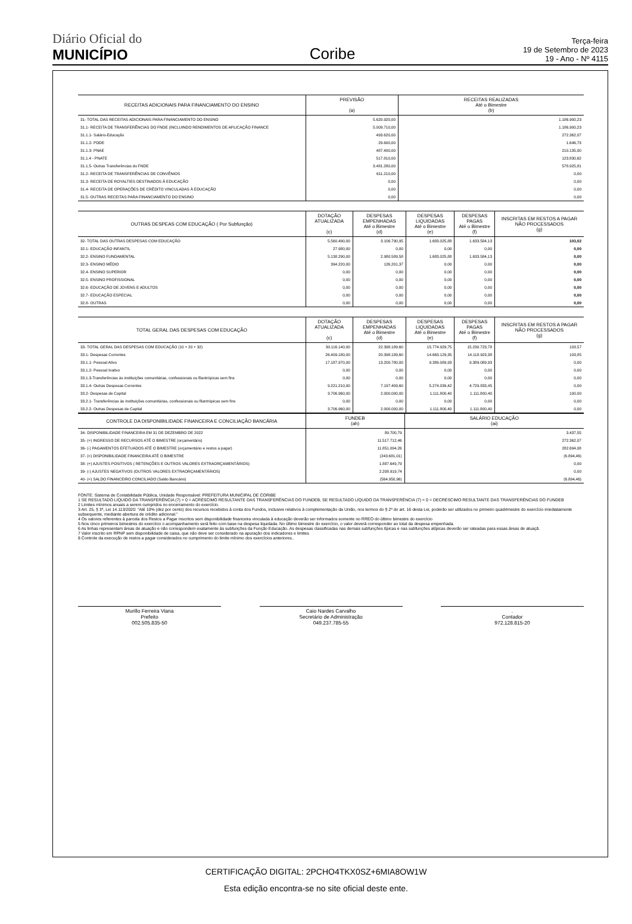Diário Oficial do
MUNICÍPIO
Coribe
Terça-feira
19 de Setembro de 2023
19 - Ano - Nº 4115
| RECEITAS ADICIONAIS PARA FINANCIAMENTO DO ENSINO | PREVISÃO (a) | RECEITAS REALIZADAS Até o Bimestre (b) |
| --- | --- | --- |
| 31- TOTAL DAS RECEITAS ADICIONAIS PARA FINANCIAMENTO DO ENSINO | 5.620.920,00 | 1.186.900,23 |
| 31.1- RECEITA DE TRANSFERÊNCIAS DO FNDE (INCLUINDO RENDIMENTOS DE APLICAÇÃO FINANCE | 5.009.710,00 | 1.186.900,23 |
| 31.1.1- Salário-Educação | 493.620,00 | 272.362,07 |
| 31.1.2- PDDE | 29.600,00 | 1.646,73 |
| 31.1.3- PNAE | 487.400,00 | 210.135,00 |
| 31.1.4 - PNATE | 517.810,00 | 123.830,62 |
| 31.1.5- Outras Transferências do FNDE | 3.481.280,00 | 578.925,81 |
| 31.2- RECEITA DE TRANSFERÊNCIAS DE CONVÊNIOS | 611.210,00 | 0,00 |
| 31.3- RECEITA DE ROYALTIES DESTINADOS À EDUCAÇÃO | 0,00 | 0,00 |
| 31.4- RECEITA DE OPERAÇÕES DE CRÉDITO VINCULADAS À EDUCAÇÃO | 0,00 | 0,00 |
| 31.5- OUTRAS RECEITAS PARA FINANCIAMENTO DO ENSINO | 0,00 | 0,00 |
| OUTRAS DESPEAS COM EDUCAÇÃO ( Por Subfunção) | DOTAÇÃO ATUALIZADA (c) | DESPESAS EMPENHADAS Até o Bimestre (d) | DESPESAS LIQUIDADAS Até o Bimestre (e) | DESPESAS PAGAS Até o Bimestre (f) | INSCRITAS EM RESTOS A PAGAR NÃO PROCESSADOS (g) |
| --- | --- | --- | --- | --- | --- |
| 32- TOTAL DAS OUTRAS DESPESAS COM EDUCAÇÃO | 5.560.490,00 | 3.106.790,95 | 1.683.025,88 | 1.633.584,13 | 103,02 |
| 32.1- EDUCAÇÃO INFANTIL | 27.980,00 | 0,00 | 0,00 | 0,00 | 0,00 |
| 32.2- ENSINO FUNDAMENTAL | 5.138.290,00 | 2.980.589,58 | 1.683.025,88 | 1.633.584,13 | 0,00 |
| 32.3- ENSINO MÉDIO | 394.220,00 | 126.201,37 | 0,00 | 0,00 | 0,00 |
| 32.4- ENSINO SUPERIOR | 0,00 | 0,00 | 0,00 | 0,00 | 0,00 |
| 32.5- ENSINO PROFISSIONAL | 0,00 | 0,00 | 0,00 | 0,00 | 0,00 |
| 32.6- EDUCAÇÃO DE JOVENS E ADULTOS | 0,00 | 0,00 | 0,00 | 0,00 | 0,00 |
| 32.7- EDUCAÇÃO ESPECIAL | 0,00 | 0,00 | 0,00 | 0,00 | 0,00 |
| 32.8- OUTRAS | 0,00 | 0,00 | 0,00 | 0,00 | 0,00 |
| TOTAL GERAL DAS DESPESAS COM EDUCAÇÃO | DOTAÇÃO ATUALIZADA (c) | DESPESAS EMPENHADAS Até o Bimestre (d) | DESPESAS LIQUIDADAS Até o Bimestre (e) | DESPESAS PAGAS Até o Bimestre (f) | INSCRITAS EM RESTOS A PAGAR NÃO PROCESSADOS (g) |
| --- | --- | --- | --- | --- | --- |
| 33- TOTAL GERAL DAS DESPESAS COM EDUCAÇÃO (10 + 20 + 32) | 30.116.140,00 | 22.398.189,60 | 15.774.929,75 | 15.230.723,78 | 103,57 |
| 33.1- Despesas Correntes | 26.409.180,00 | 20.398.189,60 | 14.663.129,35 | 14.118.923,38 | 103,85 |
| 33.1.1- Pessoal Ativo | 17.187.970,00 | 13.200.780,00 | 9.389.089,93 | 9.389.089,93 | 0,00 |
| 33.1.2- Pessoal Inativo | 0,00 | 0,00 | 0,00 | 0,00 | 0,00 |
| 33.1.3-Transferências às instituições comunitárias, confessionais ou filantrópicas sem fins | 0,00 | 0,00 | 0,00 | 0,00 | 0,00 |
| 33.1.4- Outras Despesas Correntes | 9.221.210,00 | 7.197.409,60 | 5.274.039,42 | 4.729.833,45 | 0,00 |
| 33.2- Despesas de Capital | 3.706.960,00 | 2.000.000,00 | 1.111.800,40 | 1.111.800,40 | 100,00 |
| 33.2.1- Transferências às instituições comunitárias, confessionais ou filantrópicas sem fins | 0,00 | 0,00 | 0,00 | 0,00 | 0,00 |
| 33.2.2- Outras Despesas de Capital | 3.706.960,00 | 2.000.000,00 | 1.111.800,40 | 1.111.800,40 | 0,00 |
| CONTROLE DA DISPONIBILIDADE FINANCEIRA E CONCILIAÇÃO BANCÁRIA | FUNDEB (ah) | SALÁRIO EDUCAÇÃO (ai) |
| --- | --- | --- |
| 34- DISPONIBILIDADE FINANCEIRA EM 31 DE DEZEMBRO DE 2022 | 89.700,79 | 3.437,55 |
| 35- (+) INGRESSO DE RECURSOS ATÉ O BIMESTRE (orçamentário) | 11.517.712,46 | 272.362,07 |
| 36- (-) PAGAMENTOS EFETUADOS ATÉ O BIMESTRE (orçamentário e restos a pagar) | 11.851.094,26 | 282.694,08 |
| 37- (=) DISPONIBILIDADE FINANCEIRA ATÉ O BIMESTRE | (243.681,01) | (6.894,46) |
| 38- (+) AJUSTES POSITIVOS ( RETENÇÕES E OUTROS VALORES EXTRAORÇAMENTÁRIOS) | 1.887.649,79 | 0,00 |
| 39- (-) AJUSTES NEGATIVOS (OUTROS VALORES EXTRAORÇAMENTÁRIOS) | 2.208.919,74 | 0,00 |
| 40- (=) SALDO FINANCEIRO CONCILIADO (Saldo Bancário) | (564.950,96) | (6.894,46) |
FONTE: Sistema de Contabilidade Pública, Unidade Responsável: PREFEITURA MUNICIPAL DE CORIBE
1 SE RESULTADO LÍQUIDO DA TRANSFERÊNCIA (7) > 0 = ACRÉSCIMO RESULTANTE DAS TRANSFERÊNCIAS DO FUNDEB, SE RESULTADO LÍQUIDO DA TRANSFERÊNCIA (7) < 0 = DECRÉSCIMO RESULTANTE DAS TRANSFERÊNCIAS DO FUNDEB
2 Limites mínimos anuais a serem cumpridos no encerramento do exercício.
3 Art. 25, § 3º, Lei 14.113/2020: "Até 10% (dez por cento) dos recursos recebidos à conta dos Fundos, inclusive relativos à complementação da União, nos termos do § 2º do art. 16 desta Lei, poderão ser utilizados no primeiro quadrimestre do exercício imediatamente subsequente, mediante abertura de crédito adicional."
4 Os valores referentes à parcela dos Restos a Pagar inscritos sem disponibilidade financeira vinculada à educação deverão ser informados somente no RREO do último bimestre do exercício
5 Nos cinco primeiros bimestres do exercício o acompanhamento será feito com base na despesa liquidada. No último bimestre do exercício, o valor deverá corresponder ao total da despesa empenhada.
6 As linhas representam áreas de atuação e não correspondem exatamente às subfunções da Função Educação. As despesas classificadas nas demais subfunções típicas e nas subfunções atípicas deverão ser rateadas para essas áreas de atuaçã.
7 Valor inscrito em RPNP sem disponibilidade de caixa, que não deve ser considerado na apuração dos indicadores e limites
8 Controle da execução de restos a pagar considerados no cumprimento do limite mínimo dos exercícios anteriores..
Murillo Ferreira Viana
Prefeito
002.505.835-50
Caio Nardes Carvalho
Secretário de Administração
049.237.785-55
.
Contador
972.128.815-20
CERTIFICAÇÃO DIGITAL: 2PCHO4TKX0SZ+6MIA8OW1W
Esta edição encontra-se no site oficial deste ente.